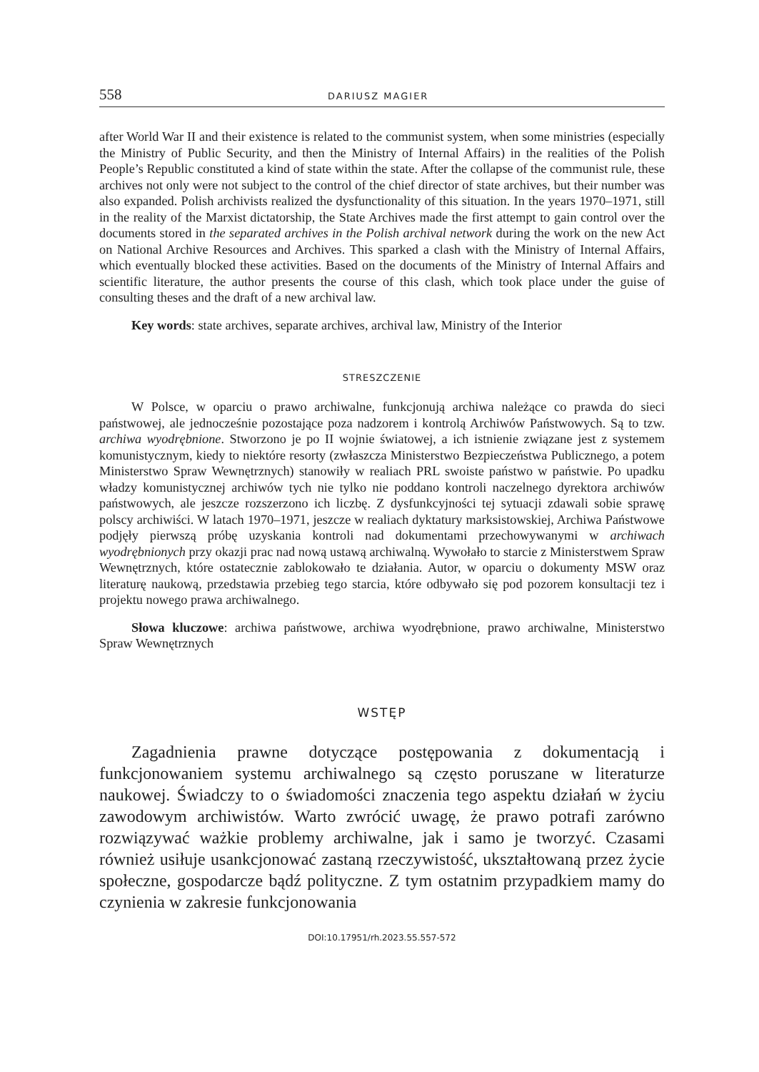558 DARIUSZ MAGIER
after World War II and their existence is related to the communist system, when some ministries (especially the Ministry of Public Security, and then the Ministry of Internal Affairs) in the realities of the Polish People’s Republic constituted a kind of state within the state. After the collapse of the communist rule, these archives not only were not subject to the control of the chief director of state archives, but their number was also expanded. Polish archivists realized the dysfunctionality of this situation. In the years 1970–1971, still in the reality of the Marxist dictatorship, the State Archives made the first attempt to gain control over the documents stored in the separated archives in the Polish archival network during the work on the new Act on National Archive Resources and Archives. This sparked a clash with the Ministry of Internal Affairs, which eventually blocked these activities. Based on the documents of the Ministry of Internal Affairs and scientific literature, the author presents the course of this clash, which took place under the guise of consulting theses and the draft of a new archival law.
Key words: state archives, separate archives, archival law, Ministry of the Interior
STRESZCZENIE
W Polsce, w oparciu o prawo archiwalne, funkcjonują archiwa należące co prawda do sieci państwowej, ale jednocześnie pozostające poza nadzorem i kontrolą Archiwów Państwowych. Są to tzw. archiwa wyodrębnione. Stworzono je po II wojnie światowej, a ich istnienie związane jest z systemem komunistycznym, kiedy to niektóre resorty (zwłaszcza Ministerstwo Bezpieczeństwa Publicznego, a potem Ministerstwo Spraw Wewnętrznych) stanowiły w realiach PRL swoiste państwo w państwie. Po upadku władzy komunistycznej archiwów tych nie tylko nie poddano kontroli naczelnego dyrektora archiwów państwowych, ale jeszcze rozszerzono ich liczbę. Z dysfunkcyjności tej sytuacji zdawali sobie sprawę polscy archiwiści. W latach 1970–1971, jeszcze w realiach dyktatury marksistowskiej, Archiwa Państwowe podjęły pierwszą próbę uzyskania kontroli nad dokumentami przechowywanymi w archiwach wyodrębnionych przy okazji prac nad nową ustawą archiwalną. Wywołało to starcie z Ministerstwem Spraw Wewnętrznych, które ostatecznie zablokowało te działania. Autor, w oparciu o dokumenty MSW oraz literaturę naukową, przedstawia przebieg tego starcia, które odbywało się pod pozorem konsultacji tez i projektu nowego prawa archiwalnego.
Słowa kluczowe: archiwa państwowe, archiwa wyodrębnione, prawo archiwalne, Ministerstwo Spraw Wewnętrznych
WSTĘP
Zagadnienia prawne dotyczące postępowania z dokumentacją i funkcjonowaniem systemu archiwalnego są często poruszane w literaturze naukowej. Świadczy to o świadomości znaczenia tego aspektu działań w życiu zawodowym archiwistów. Warto zwrócić uwagę, że prawo potrafi zarówno rozwiązywać ważkie problemy archiwalne, jak i samo je tworzyć. Czasami również usiłuje usankcjonować zastaną rzeczywistość, ukształtowaną przez życie społeczne, gospodarcze bądź polityczne. Z tym ostatnim przypadkiem mamy do czynienia w zakresie funkcjonowania
DOI:10.17951/rh.2023.55.557-572